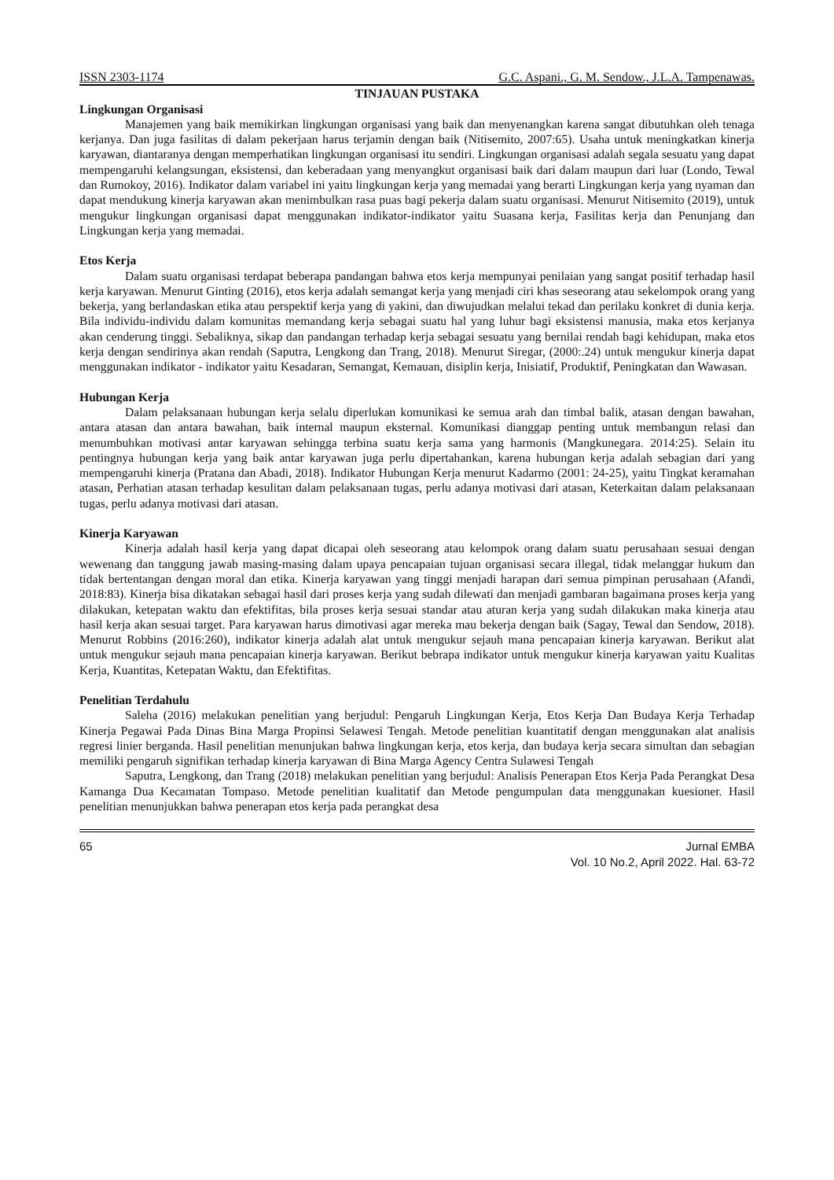ISSN 2303-1174 G.C. Aspani., G. M. Sendow., J.L.A. Tampenawas.
TINJAUAN PUSTAKA
Lingkungan Organisasi
Manajemen yang baik memikirkan lingkungan organisasi yang baik dan menyenangkan karena sangat dibutuhkan oleh tenaga kerjanya. Dan juga fasilitas di dalam pekerjaan harus terjamin dengan baik (Nitisemito, 2007:65). Usaha untuk meningkatkan kinerja karyawan, diantaranya dengan memperhatikan lingkungan organisasi itu sendiri. Lingkungan organisasi adalah segala sesuatu yang dapat mempengaruhi kelangsungan, eksistensi, dan keberadaan yang menyangkut organisasi baik dari dalam maupun dari luar (Londo, Tewal dan Rumokoy, 2016). Indikator dalam variabel ini yaitu lingkungan kerja yang memadai yang berarti Lingkungan kerja yang nyaman dan dapat mendukung kinerja karyawan akan menimbulkan rasa puas bagi pekerja dalam suatu organisasi. Menurut Nitisemito (2019), untuk mengukur lingkungan organisasi dapat menggunakan indikator-indikator yaitu Suasana kerja, Fasilitas kerja dan Penunjang dan Lingkungan kerja yang memadai.
Etos Kerja
Dalam suatu organisasi terdapat beberapa pandangan bahwa etos kerja mempunyai penilaian yang sangat positif terhadap hasil kerja karyawan. Menurut Ginting (2016), etos kerja adalah semangat kerja yang menjadi ciri khas seseorang atau sekelompok orang yang bekerja, yang berlandaskan etika atau perspektif kerja yang di yakini, dan diwujudkan melalui tekad dan perilaku konkret di dunia kerja. Bila individu-individu dalam komunitas memandang kerja sebagai suatu hal yang luhur bagi eksistensi manusia, maka etos kerjanya akan cenderung tinggi. Sebaliknya, sikap dan pandangan terhadap kerja sebagai sesuatu yang bernilai rendah bagi kehidupan, maka etos kerja dengan sendirinya akan rendah (Saputra, Lengkong dan Trang, 2018). Menurut Siregar, (2000:.24) untuk mengukur kinerja dapat menggunakan indikator - indikator yaitu Kesadaran, Semangat, Kemauan, disiplin kerja, Inisiatif, Produktif, Peningkatan dan Wawasan.
Hubungan Kerja
Dalam pelaksanaan hubungan kerja selalu diperlukan komunikasi ke semua arah dan timbal balik, atasan dengan bawahan, antara atasan dan antara bawahan, baik internal maupun eksternal. Komunikasi dianggap penting untuk membangun relasi dan menumbuhkan motivasi antar karyawan sehingga terbina suatu kerja sama yang harmonis (Mangkunegara. 2014:25). Selain itu pentingnya hubungan kerja yang baik antar karyawan juga perlu dipertahankan, karena hubungan kerja adalah sebagian dari yang mempengaruhi kinerja (Pratana dan Abadi, 2018). Indikator Hubungan Kerja menurut Kadarmo (2001: 24-25), yaitu Tingkat keramahan atasan, Perhatian atasan terhadap kesulitan dalam pelaksanaan tugas, perlu adanya motivasi dari atasan, Keterkaitan dalam pelaksanaan tugas, perlu adanya motivasi dari atasan.
Kinerja Karyawan
Kinerja adalah hasil kerja yang dapat dicapai oleh seseorang atau kelompok orang dalam suatu perusahaan sesuai dengan wewenang dan tanggung jawab masing-masing dalam upaya pencapaian tujuan organisasi secara illegal, tidak melanggar hukum dan tidak bertentangan dengan moral dan etika. Kinerja karyawan yang tinggi menjadi harapan dari semua pimpinan perusahaan (Afandi, 2018:83). Kinerja bisa dikatakan sebagai hasil dari proses kerja yang sudah dilewati dan menjadi gambaran bagaimana proses kerja yang dilakukan, ketepatan waktu dan efektifitas, bila proses kerja sesuai standar atau aturan kerja yang sudah dilakukan maka kinerja atau hasil kerja akan sesuai target. Para karyawan harus dimotivasi agar mereka mau bekerja dengan baik (Sagay, Tewal dan Sendow, 2018). Menurut Robbins (2016:260), indikator kinerja adalah alat untuk mengukur sejauh mana pencapaian kinerja karyawan. Berikut alat untuk mengukur sejauh mana pencapaian kinerja karyawan. Berikut bebrapa indikator untuk mengukur kinerja karyawan yaitu Kualitas Kerja, Kuantitas, Ketepatan Waktu, dan Efektifitas.
Penelitian Terdahulu
Saleha (2016) melakukan penelitian yang berjudul: Pengaruh Lingkungan Kerja, Etos Kerja Dan Budaya Kerja Terhadap Kinerja Pegawai Pada Dinas Bina Marga Propinsi Selawesi Tengah. Metode penelitian kuantitatif dengan menggunakan alat analisis regresi linier berganda. Hasil penelitian menunjukan bahwa lingkungan kerja, etos kerja, dan budaya kerja secara simultan dan sebagian memiliki pengaruh signifikan terhadap kinerja karyawan di Bina Marga Agency Centra Sulawesi Tengah
Saputra, Lengkong, dan Trang (2018) melakukan penelitian yang berjudul: Analisis Penerapan Etos Kerja Pada Perangkat Desa Kamanga Dua Kecamatan Tompaso. Metode penelitian kualitatif dan Metode pengumpulan data menggunakan kuesioner. Hasil penelitian menunjukkan bahwa penerapan etos kerja pada perangkat desa
65 Jurnal EMBA
Vol. 10 No.2, April 2022. Hal. 63-72